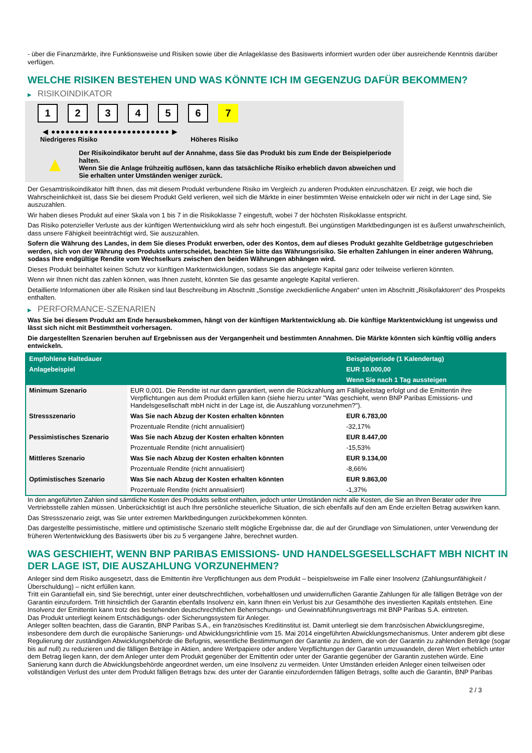- über die Finanzmärkte, ihre Funktionsweise und Risiken sowie über die Anlageklasse des Basiswerts informiert wurden oder über ausreichende Kenntnis darüber verfügen.
WELCHE RISIKEN BESTEHEN UND WAS KÖNNTE ICH IM GEGENZUG DAFÜR BEKOMMEN?
▶ RISIKOINDIKATOR
1 2 3 4 5 6 7
◀ ●●●●●●●●●●●●●●●●●●●●●●●●● ▶
Niedrigeres Risiko Höheres Risiko
▲
Der Risikoindikator beruht auf der Annahme, dass Sie das Produkt bis zum Ende der Beispielperiode halten.
Wenn Sie die Anlage frühzeitig auflösen, kann das tatsächliche Risiko erheblich davon abweichen und Sie erhalten unter Umständen weniger zurück.
Der Gesamtrisikoindikator hilft Ihnen, das mit diesem Produkt verbundene Risiko im Vergleich zu anderen Produkten einzuschätzen. Er zeigt, wie hoch die Wahrscheinlichkeit ist, dass Sie bei diesem Produkt Geld verlieren, weil sich die Märkte in einer bestimmten Weise entwickeln oder wir nicht in der Lage sind, Sie auszuzahlen.
Wir haben dieses Produkt auf einer Skala von 1 bis 7 in die Risikoklasse 7 eingestuft, wobei 7 der höchsten Risikoklasse entspricht.
Das Risiko potenzieller Verluste aus der künftigen Wertentwicklung wird als sehr hoch eingestuft. Bei ungünstigen Marktbedingungen ist es äußerst unwahrscheinlich, dass unsere Fähigkeit beeinträchtigt wird, Sie auszuzahlen.
Sofern die Währung des Landes, in dem Sie dieses Produkt erwerben, oder des Kontos, dem auf dieses Produkt gezahlte Geldbeträge gutgeschrieben werden, sich von der Währung des Produkts unterscheidet, beachten Sie bitte das Währungsrisiko. Sie erhalten Zahlungen in einer anderen Währung, sodass Ihre endgültige Rendite vom Wechselkurs zwischen den beiden Währungen abhängen wird.
Dieses Produkt beinhaltet keinen Schutz vor künftigen Marktentwicklungen, sodass Sie das angelegte Kapital ganz oder teilweise verlieren könnten.
Wenn wir Ihnen nicht das zahlen können, was Ihnen zusteht, könnten Sie das gesamte angelegte Kapital verlieren.
Detaillierte Informationen über alle Risiken sind laut Beschreibung im Abschnitt „Sonstige zweckdienliche Angaben“ unten im Abschnitt „Risikofaktoren“ des Prospekts enthalten.
▶ PERFORMANCE-SZENARIEN
Was Sie bei diesem Produkt am Ende herausbekommen, hängt von der künftigen Marktentwicklung ab. Die künftige Marktentwicklung ist ungewiss und lässt sich nicht mit Bestimmtheit vorhersagen.
Die dargestellten Szenarien beruhen auf Ergebnissen aus der Vergangenheit und bestimmten Annahmen. Die Märkte könnten sich künftig völlig anders entwickeln.
| Empfohlene Haltedauer | | Beispielperiode (1 Kalendertag) |
| --- | --- | --- |
| Anlagebeispiel | | EUR 10.000,00 |
| | | Wenn Sie nach 1 Tag aussteigen |
| Minimum Szenario | EUR 0,001. Die Rendite ist nur dann garantiert, wenn die Rückzahlung am Fälligkeitstag erfolgt und die Emittentin ihre Verpflichtungen aus dem Produkt erfüllen kann (siehe hierzu unter "Was geschieht, wenn BNP Paribas Emissions- und Handelsgesellschaft mbH nicht in der Lage ist, die Auszahlung vorzunehmen?"). | |
| Stressszenario | Was Sie nach Abzug der Kosten erhalten könnten | EUR 6.783,00 |
| | Prozentuale Rendite (nicht annualisiert) | -32,17% |
| Pessimistisches Szenario | Was Sie nach Abzug der Kosten erhalten könnten | EUR 8.447,00 |
| | Prozentuale Rendite (nicht annualisiert) | -15,53% |
| Mittleres Szenario | Was Sie nach Abzug der Kosten erhalten könnten | EUR 9.134,00 |
| | Prozentuale Rendite (nicht annualisiert) | -8,66% |
| Optimistisches Szenario | Was Sie nach Abzug der Kosten erhalten könnten | EUR 9.863,00 |
| | Prozentuale Rendite (nicht annualisiert) | -1,37% |
In den angeführten Zahlen sind sämtliche Kosten des Produkts selbst enthalten, jedoch unter Umständen nicht alle Kosten, die Sie an Ihren Berater oder Ihre Vertriebsstelle zahlen müssen. Unberücksichtigt ist auch Ihre persönliche steuerliche Situation, die sich ebenfalls auf den am Ende erzielten Betrag auswirken kann.
Das Stressszenario zeigt, was Sie unter extremen Marktbedingungen zurückbekommen könnten.
Das dargestellte pessimistische, mittlere und optimistische Szenario stellt mögliche Ergebnisse dar, die auf der Grundlage von Simulationen, unter Verwendung der früheren Wertentwicklung des Basiswerts über bis zu 5 vergangene Jahre, berechnet wurden.
WAS GESCHIEHT, WENN BNP PARIBAS EMISSIONS- UND HANDELSGESELLSCHAFT MBH NICHT IN DER LAGE IST, DIE AUSZAHLUNG VORZUNEHMEN?
Anleger sind dem Risiko ausgesetzt, dass die Emittentin ihre Verpflichtungen aus dem Produkt – beispielsweise im Falle einer Insolvenz (Zahlungsunfähigkeit / Überschuldung) – nicht erfüllen kann.
Tritt ein Garantiefall ein, sind Sie berechtigt, unter einer deutschrechtlichen, vorbehaltlosen und unwiderruflichen Garantie Zahlungen für alle fälligen Beträge von der Garantin einzufordern. Tritt hinsichtlich der Garantin ebenfalls Insolvenz ein, kann Ihnen ein Verlust bis zur Gesamthöhe des investierten Kapitals entstehen. Eine Insolvenz der Emittentin kann trotz des bestehenden deutschrechtlichen Beherrschungs- und Gewinnabführungsvertrags mit BNP Paribas S.A. eintreten.
Das Produkt unterliegt keinem Entschädigungs- oder Sicherungssystem für Anleger.
Anleger sollten beachten, dass die Garantin, BNP Paribas S.A., ein französisches Kreditinstitut ist. Damit unterliegt sie dem französischen Abwicklungsregime, insbesondere dem durch die europäische Sanierungs- und Abwicklungsrichtlinie vom 15. Mai 2014 eingeführten Abwicklungsmechanismus. Unter anderem gibt diese Regulierung der zuständigen Abwicklungsbehörde die Befugnis, wesentliche Bestimmungen der Garantie zu ändern, die von der Garantin zu zahlenden Beträge (sogar bis auf null) zu reduzieren und die fälligen Beträge in Aktien, andere Wertpapiere oder andere Verpflichtungen der Garantin umzuwandeln, deren Wert erheblich unter dem Betrag liegen kann, der dem Anleger unter dem Produkt gegenüber der Emittentin oder unter der Garantie gegenüber der Garantin zustehen würde. Eine Sanierung kann durch die Abwicklungsbehörde angeordnet werden, um eine Insolvenz zu vermeiden. Unter Umständen erleiden Anleger einen teilweisen oder vollständigen Verlust des unter dem Produkt fälligen Betrags bzw. des unter der Garantie einzufordernden fälligen Betrags, sollte auch die Garantin, BNP Paribas
2 / 3